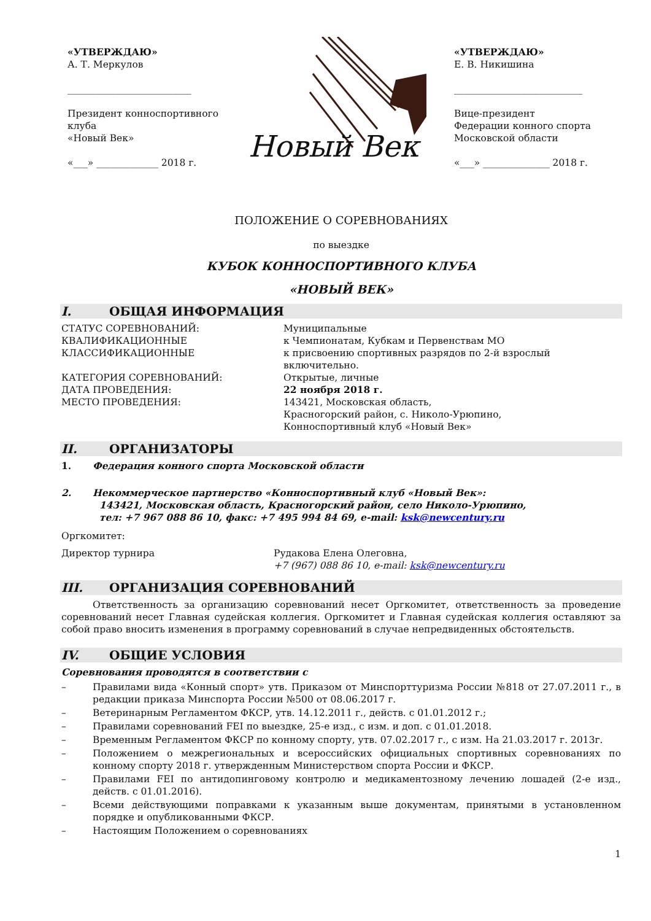«УТВЕРЖДАЮ»
А. Т. Меркулов
__________________________
Президент конноспортивного клуба
«Новый Век»
«___» _____________ 2018 г.
Новый Век
«УТВЕРЖДАЮ»
Е. В. Никишина
___________________________
Вице-президент
Федерации конного спорта
Московской области
«___» ______________ 2018 г.
ПОЛОЖЕНИЕ О СОРЕВНОВАНИЯХ
по выездке
КУБОК КОННОСПОРТИВНОГО КЛУБА
«НОВЫЙ ВЕК»
I. ОБЩАЯ ИНФОРМАЦИЯ
СТАТУС СОРЕВНОВАНИЙ:
КВАЛИФИКАЦИОННЫЕ
КЛАССИФИКАЦИОННЫЕ
Муниципальные
к Чемпионатам, Кубкам и Первенствам МО
к присвоению спортивных разрядов по 2-й взрослый
включительно.
КАТЕГОРИЯ СОРЕВНОВАНИЙ:
ДАТА ПРОВЕДЕНИЯ:
МЕСТО ПРОВЕДЕНИЯ:
Открытые, личные
22 ноября 2018 г.
143421, Московская область,
Красногорский район, с. Николо-Урюпино,
Конноспортивный клуб «Новый Век»
II. ОРГАНИЗАТОРЫ
1. Федерация конного спорта Московской области
2. Некоммерческое партнерство «Конноспортивный клуб «Новый Век»:
143421, Московская область, Красногорский район, село Николо-Урюпино,
тел: +7 967 088 86 10, факс: +7 495 994 84 69, e-mail: ksk@newcentury.ru
Оргкомитет:
Директор турнира Рудакова Елена Олеговна,
+7 (967) 088 86 10, e-mail: ksk@newcentury.ru
III. ОРГАНИЗАЦИЯ СОРЕВНОВАНИЙ
Ответственность за организацию соревнований несет Оргкомитет, ответственность за проведение соревнований несет Главная судейская коллегия. Оргкомитет и Главная судейская коллегия оставляют за собой право вносить изменения в программу соревнований в случае непредвиденных обстоятельств.
IV. ОБЩИЕ УСЛОВИЯ
Соревнования проводятся в соответствии с
– Правилами вида «Конный спорт» утв. Приказом от Минспорттуризма России №818 от 27.07.2011 г., в редакции приказа Минспорта России №500 от 08.06.2017 г.
– Ветеринарным Регламентом ФКСР, утв. 14.12.2011 г., действ. с 01.01.2012 г.;
– Правилами соревнований FEI по выездке, 25-е изд., с изм. и доп. с 01.01.2018.
– Временным Регламентом ФКСР по конному спорту, утв. 07.02.2017 г., с изм. На 21.03.2017 г. 2013г.
– Положением о межрегиональных и всероссийских официальных спортивных соревнованиях по конному спорту 2018 г. утвержденным Министерством спорта России и ФКСР.
– Правилами FEI по антидопинговому контролю и медикаментозному лечению лошадей (2-е изд., действ. с 01.01.2016).
– Всеми действующими поправками к указанным выше документам, принятыми в установленном порядке и опубликованными ФКСР.
– Настоящим Положением о соревнованиях
1